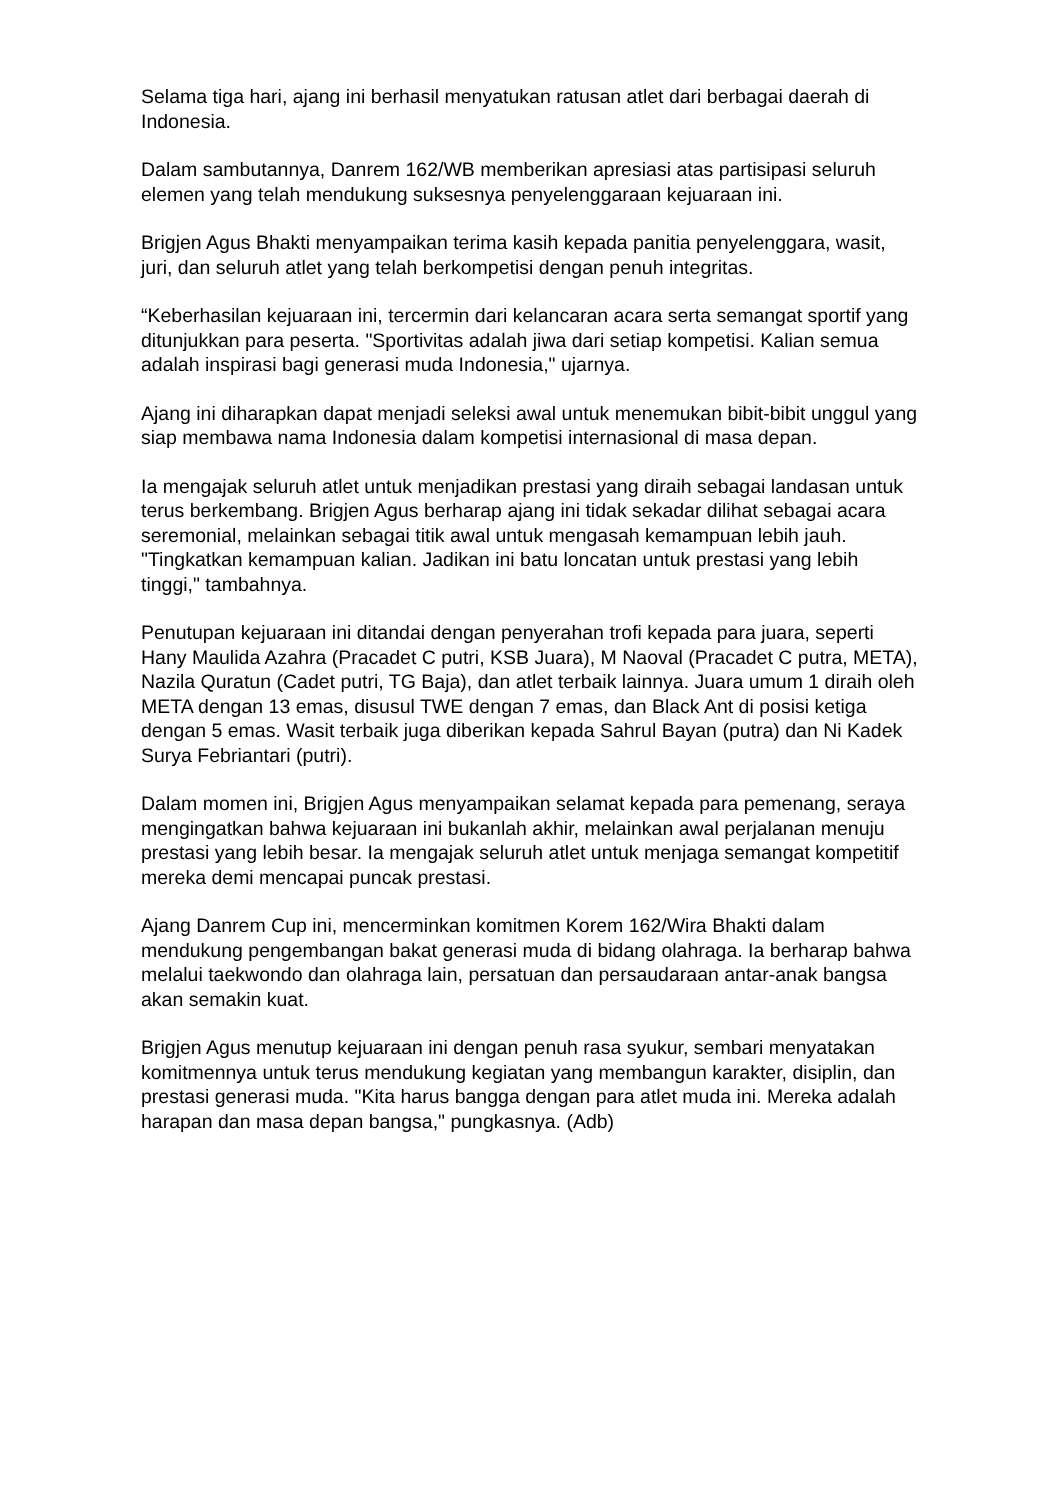Selama tiga hari, ajang ini berhasil menyatukan ratusan atlet dari berbagai daerah di Indonesia.
Dalam sambutannya, Danrem 162/WB memberikan apresiasi atas partisipasi seluruh elemen yang telah mendukung suksesnya penyelenggaraan kejuaraan ini.
Brigjen Agus Bhakti menyampaikan terima kasih kepada panitia penyelenggara, wasit, juri, dan seluruh atlet yang telah berkompetisi dengan penuh integritas.
“Keberhasilan kejuaraan ini, tercermin dari kelancaran acara serta semangat sportif yang ditunjukkan para peserta. "Sportivitas adalah jiwa dari setiap kompetisi. Kalian semua adalah inspirasi bagi generasi muda Indonesia," ujarnya.
Ajang ini diharapkan dapat menjadi seleksi awal untuk menemukan bibit-bibit unggul yang siap membawa nama Indonesia dalam kompetisi internasional di masa depan.
Ia mengajak seluruh atlet untuk menjadikan prestasi yang diraih sebagai landasan untuk terus berkembang. Brigjen Agus berharap ajang ini tidak sekadar dilihat sebagai acara seremonial, melainkan sebagai titik awal untuk mengasah kemampuan lebih jauh. "Tingkatkan kemampuan kalian. Jadikan ini batu loncatan untuk prestasi yang lebih tinggi," tambahnya.
Penutupan kejuaraan ini ditandai dengan penyerahan trofi kepada para juara, seperti Hany Maulida Azahra (Pracadet C putri, KSB Juara), M Naoval (Pracadet C putra, META), Nazila Quratun (Cadet putri, TG Baja), dan atlet terbaik lainnya. Juara umum 1 diraih oleh META dengan 13 emas, disusul TWE dengan 7 emas, dan Black Ant di posisi ketiga dengan 5 emas. Wasit terbaik juga diberikan kepada Sahrul Bayan (putra) dan Ni Kadek Surya Febriantari (putri).
Dalam momen ini, Brigjen Agus menyampaikan selamat kepada para pemenang, seraya mengingatkan bahwa kejuaraan ini bukanlah akhir, melainkan awal perjalanan menuju prestasi yang lebih besar. Ia mengajak seluruh atlet untuk menjaga semangat kompetitif mereka demi mencapai puncak prestasi.
Ajang Danrem Cup ini, mencerminkan komitmen Korem 162/Wira Bhakti dalam mendukung pengembangan bakat generasi muda di bidang olahraga. Ia berharap bahwa melalui taekwondo dan olahraga lain, persatuan dan persaudaraan antar-anak bangsa akan semakin kuat.
Brigjen Agus menutup kejuaraan ini dengan penuh rasa syukur, sembari menyatakan komitmennya untuk terus mendukung kegiatan yang membangun karakter, disiplin, dan prestasi generasi muda. "Kita harus bangga dengan para atlet muda ini. Mereka adalah harapan dan masa depan bangsa," pungkasnya. (Adb)